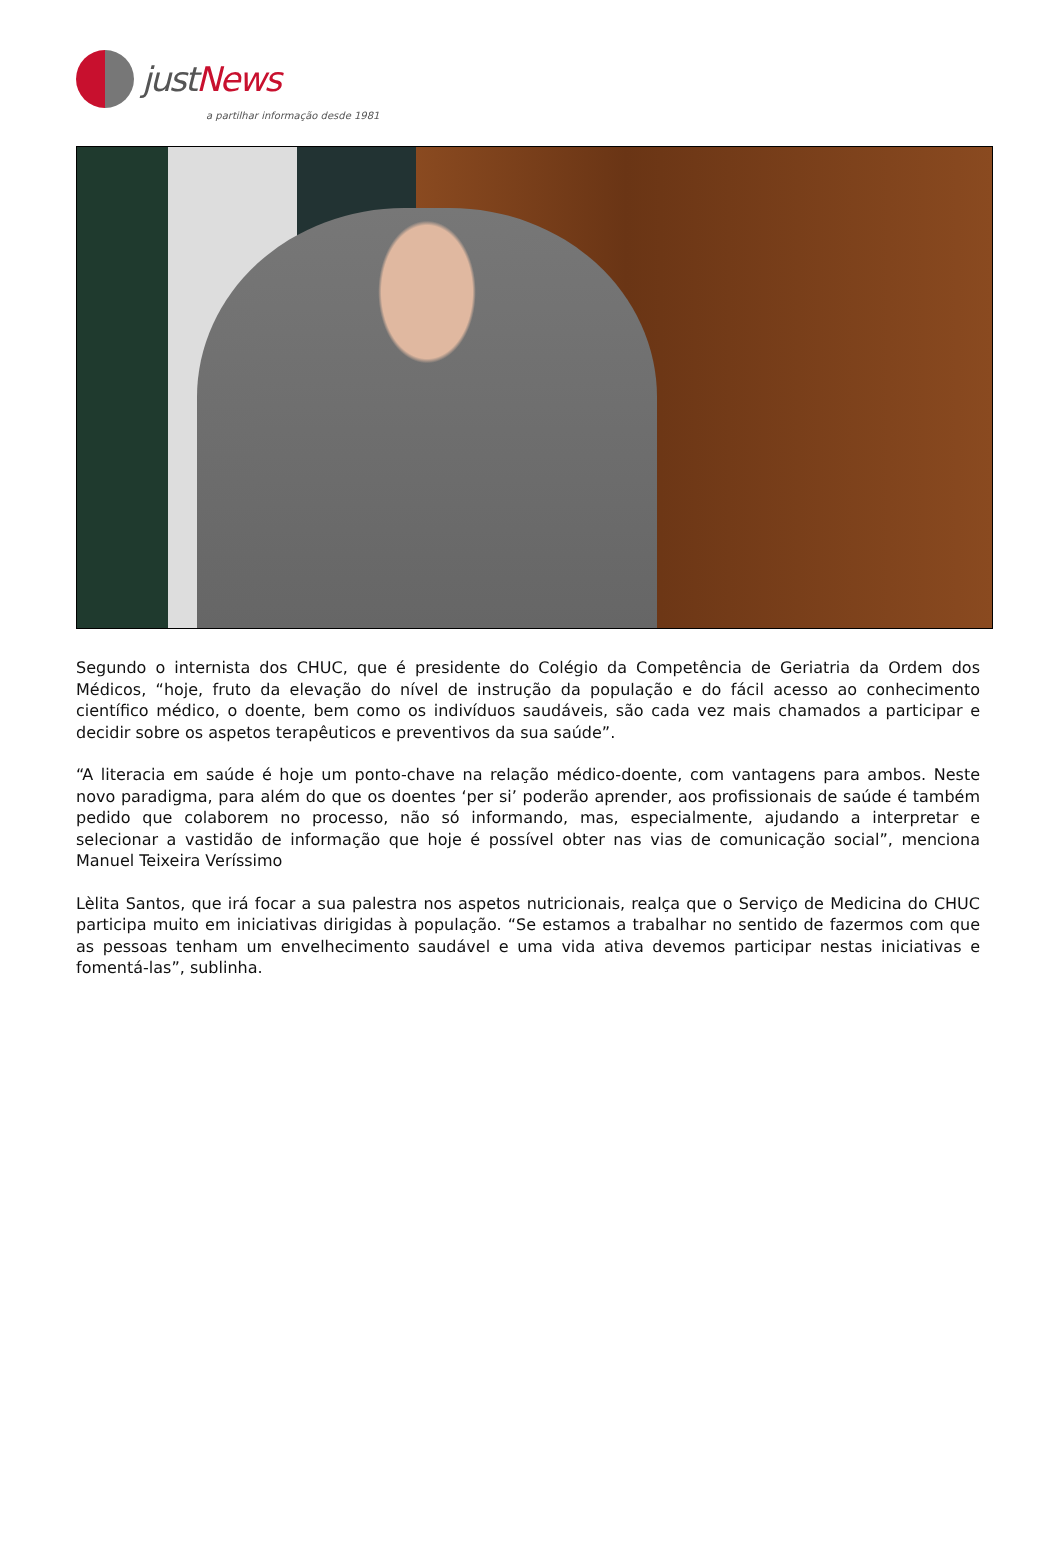justNews
a partilhar informação desde 1981
Segundo o internista dos CHUC, que é presidente do Colégio da Competência de Geriatria da Ordem dos Médicos, “hoje, fruto da elevação do nível de instrução da população e do fácil acesso ao conhecimento científico médico, o doente, bem como os indivíduos saudáveis, são cada vez mais chamados a participar e decidir sobre os aspetos terapêuticos e preventivos da sua saúde”.
“A literacia em saúde é hoje um ponto-chave na relação médico-doente, com vantagens para ambos. Neste novo paradigma, para além do que os doentes ‘per si’ poderão aprender, aos profissionais de saúde é também pedido que colaborem no processo, não só informando, mas, especialmente, ajudando a interpretar e selecionar a vastidão de informação que hoje é possível obter nas vias de comunicação social”, menciona Manuel Teixeira Veríssimo
Lèlita Santos, que irá focar a sua palestra nos aspetos nutricionais, realça que o Serviço de Medicina do CHUC participa muito em iniciativas dirigidas à população. “Se estamos a trabalhar no sentido de fazermos com que as pessoas tenham um envelhecimento saudável e uma vida ativa devemos participar nestas iniciativas e fomentá-las”, sublinha.